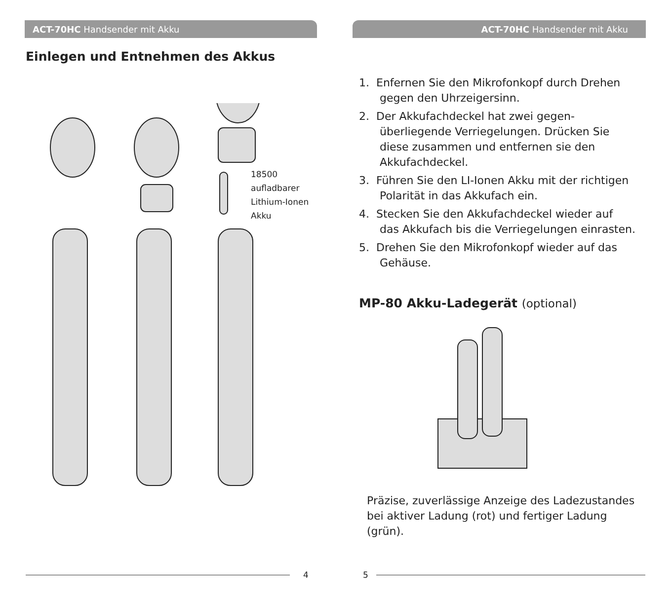ACT-70HC Handsender mit Akku
Einlegen und Entnehmen des Akkus
18500
aufladbarer
Lithium-Ionen
Akku
4
ACT-70HC Handsender mit Akku
1. Enfernen Sie den Mikrofonkopf durch Drehen gegen den Uhrzeigersinn.
2. Der Akkufachdeckel hat zwei gegen­überliegende Verriegelungen. Drücken Sie diese zusammen und entfernen sie den Akkufachdeckel.
3. Führen Sie den LI-Ionen Akku mit der richtigen Polarität in das Akkufach ein.
4. Stecken Sie den Akkufachdeckel wieder auf das Akkufach bis die Verriegelungen einrasten.
5. Drehen Sie den Mikrofonkopf wieder auf das Gehäuse.
MP-80 Akku-Ladegerät (optional)
Präzise, zuverlässige Anzeige des Ladezu­standes bei aktiver Ladung (rot) und fertiger Ladung (grün).
5